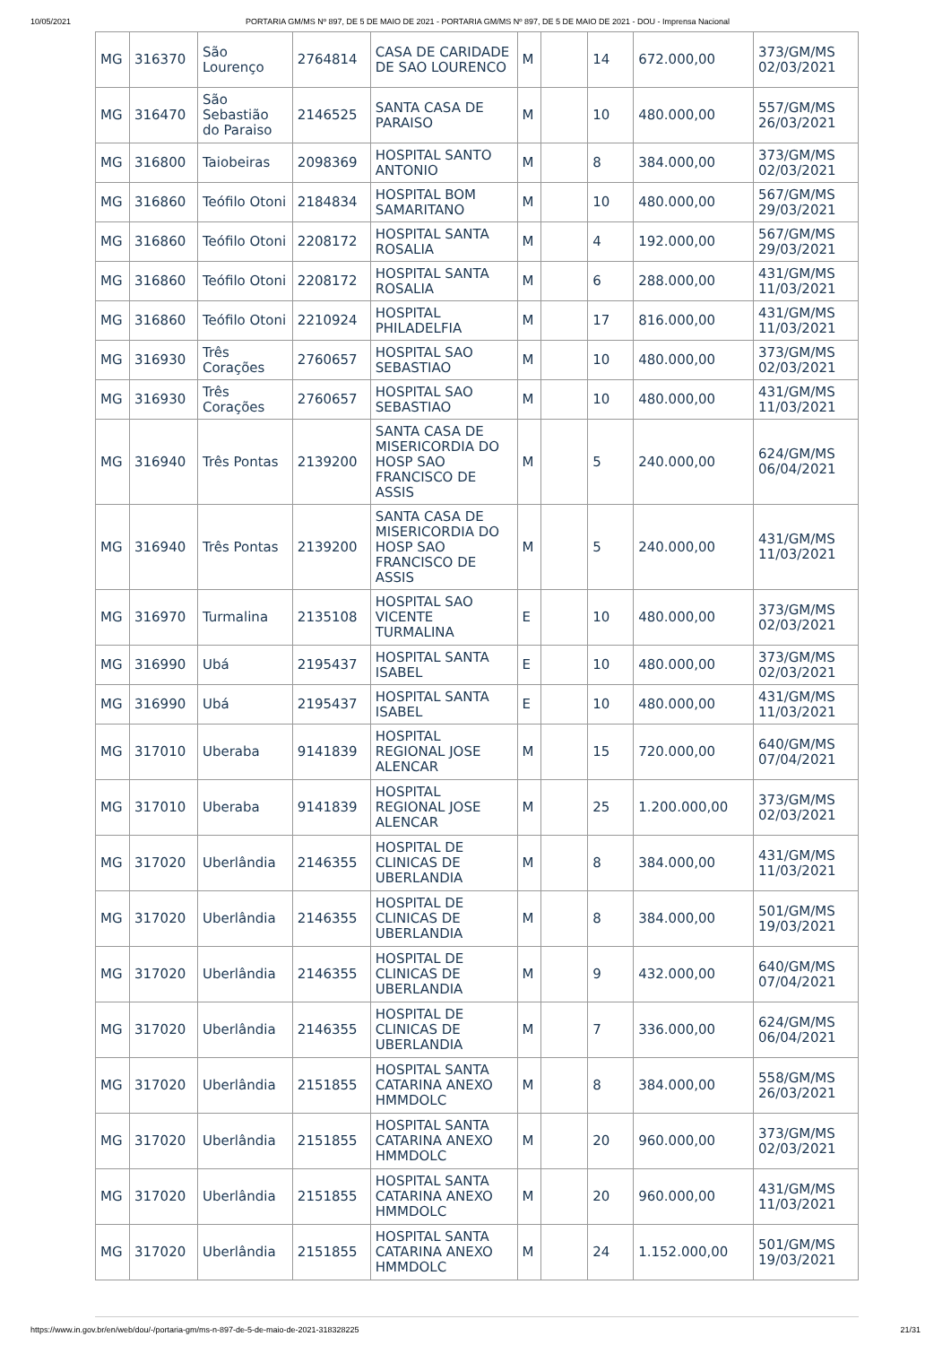10/05/2021 PORTARIA GM/MS Nº 897, DE 5 DE MAIO DE 2021 - PORTARIA GM/MS Nº 897, DE 5 DE MAIO DE 2021 - DOU - Imprensa Nacional
| MG | 316370 | São Lourenço | 2764814 | CASA DE CARIDADE DE SAO LOURENCO | M | | 14 | 672.000,00 | 373/GM/MS 02/03/2021 |
| MG | 316470 | São Sebastião do Paraiso | 2146525 | SANTA CASA DE PARAISO | M | | 10 | 480.000,00 | 557/GM/MS 26/03/2021 |
| MG | 316800 | Taiobeiras | 2098369 | HOSPITAL SANTO ANTONIO | M | | 8 | 384.000,00 | 373/GM/MS 02/03/2021 |
| MG | 316860 | Teófilo Otoni | 2184834 | HOSPITAL BOM SAMARITANO | M | | 10 | 480.000,00 | 567/GM/MS 29/03/2021 |
| MG | 316860 | Teófilo Otoni | 2208172 | HOSPITAL SANTA ROSALIA | M | | 4 | 192.000,00 | 567/GM/MS 29/03/2021 |
| MG | 316860 | Teófilo Otoni | 2208172 | HOSPITAL SANTA ROSALIA | M | | 6 | 288.000,00 | 431/GM/MS 11/03/2021 |
| MG | 316860 | Teófilo Otoni | 2210924 | HOSPITAL PHILADELFIA | M | | 17 | 816.000,00 | 431/GM/MS 11/03/2021 |
| MG | 316930 | Três Corações | 2760657 | HOSPITAL SAO SEBASTIAO | M | | 10 | 480.000,00 | 373/GM/MS 02/03/2021 |
| MG | 316930 | Três Corações | 2760657 | HOSPITAL SAO SEBASTIAO | M | | 10 | 480.000,00 | 431/GM/MS 11/03/2021 |
| MG | 316940 | Três Pontas | 2139200 | SANTA CASA DE MISERICORDIA DO HOSP SAO FRANCISCO DE ASSIS | M | | 5 | 240.000,00 | 624/GM/MS 06/04/2021 |
| MG | 316940 | Três Pontas | 2139200 | SANTA CASA DE MISERICORDIA DO HOSP SAO FRANCISCO DE ASSIS | M | | 5 | 240.000,00 | 431/GM/MS 11/03/2021 |
| MG | 316970 | Turmalina | 2135108 | HOSPITAL SAO VICENTE TURMALINA | E | | 10 | 480.000,00 | 373/GM/MS 02/03/2021 |
| MG | 316990 | Ubá | 2195437 | HOSPITAL SANTA ISABEL | E | | 10 | 480.000,00 | 373/GM/MS 02/03/2021 |
| MG | 316990 | Ubá | 2195437 | HOSPITAL SANTA ISABEL | E | | 10 | 480.000,00 | 431/GM/MS 11/03/2021 |
| MG | 317010 | Uberaba | 9141839 | HOSPITAL REGIONAL JOSE ALENCAR | M | | 15 | 720.000,00 | 640/GM/MS 07/04/2021 |
| MG | 317010 | Uberaba | 9141839 | HOSPITAL REGIONAL JOSE ALENCAR | M | | 25 | 1.200.000,00 | 373/GM/MS 02/03/2021 |
| MG | 317020 | Uberlândia | 2146355 | HOSPITAL DE CLINICAS DE UBERLANDIA | M | | 8 | 384.000,00 | 431/GM/MS 11/03/2021 |
| MG | 317020 | Uberlândia | 2146355 | HOSPITAL DE CLINICAS DE UBERLANDIA | M | | 8 | 384.000,00 | 501/GM/MS 19/03/2021 |
| MG | 317020 | Uberlândia | 2146355 | HOSPITAL DE CLINICAS DE UBERLANDIA | M | | 9 | 432.000,00 | 640/GM/MS 07/04/2021 |
| MG | 317020 | Uberlândia | 2146355 | HOSPITAL DE CLINICAS DE UBERLANDIA | M | | 7 | 336.000,00 | 624/GM/MS 06/04/2021 |
| MG | 317020 | Uberlândia | 2151855 | HOSPITAL SANTA CATARINA ANEXO HMMDOLC | M | | 8 | 384.000,00 | 558/GM/MS 26/03/2021 |
| MG | 317020 | Uberlândia | 2151855 | HOSPITAL SANTA CATARINA ANEXO HMMDOLC | M | | 20 | 960.000,00 | 373/GM/MS 02/03/2021 |
| MG | 317020 | Uberlândia | 2151855 | HOSPITAL SANTA CATARINA ANEXO HMMDOLC | M | | 20 | 960.000,00 | 431/GM/MS 11/03/2021 |
| MG | 317020 | Uberlândia | 2151855 | HOSPITAL SANTA CATARINA ANEXO HMMDOLC | M | | 24 | 1.152.000,00 | 501/GM/MS 19/03/2021 |
https://www.in.gov.br/en/web/dou/-/portaria-gm/ms-n-897-de-5-de-maio-de-2021-318328225 21/31